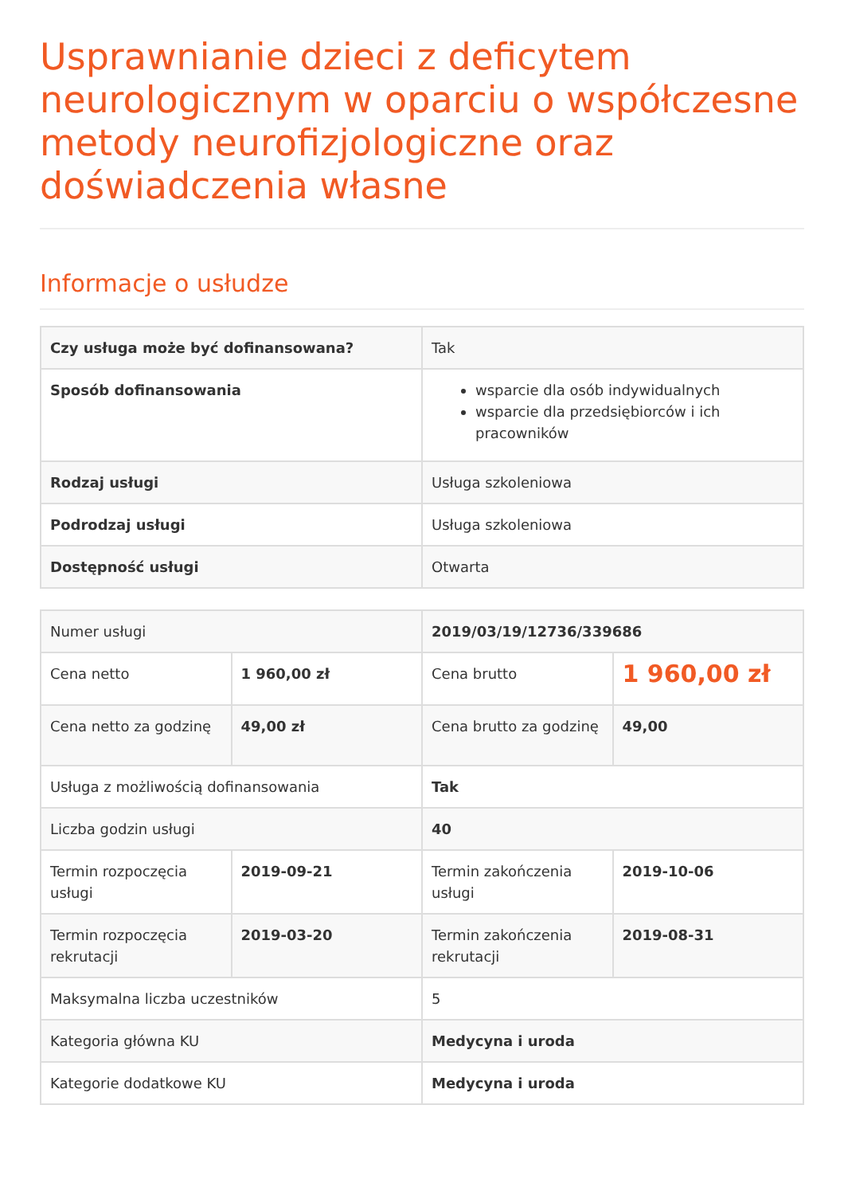Usprawnianie dzieci z deficytem neurologicznym w oparciu o współczesne metody neurofizjologiczne oraz doświadczenia własne
Informacje o usłudze
| Czy usługa może być dofinansowana? | Tak |
| Sposób dofinansowania | wsparcie dla osób indywidualnych wsparcie dla przedsiębiorców i ich pracowników |
| Rodzaj usługi | Usługa szkoleniowa |
| Podrodzaj usługi | Usługa szkoleniowa |
| Dostępność usługi | Otwarta |
| Numer usługi | | 2019/03/19/12736/339686 | |
| Cena netto | 1 960,00 zł | Cena brutto | 1 960,00 zł |
| Cena netto za godzinę | 49,00 zł | Cena brutto za godzinę | 49,00 |
| Usługa z możliwością dofinansowania | | Tak | |
| Liczba godzin usługi | | 40 | |
| Termin rozpoczęcia usługi | 2019-09-21 | Termin zakończenia usługi | 2019-10-06 |
| Termin rozpoczęcia rekrutacji | 2019-03-20 | Termin zakończenia rekrutacji | 2019-08-31 |
| Maksymalna liczba uczestników | | 5 | |
| Kategoria główna KU | | Medycyna i uroda | |
| Kategorie dodatkowe KU | | Medycyna i uroda | |